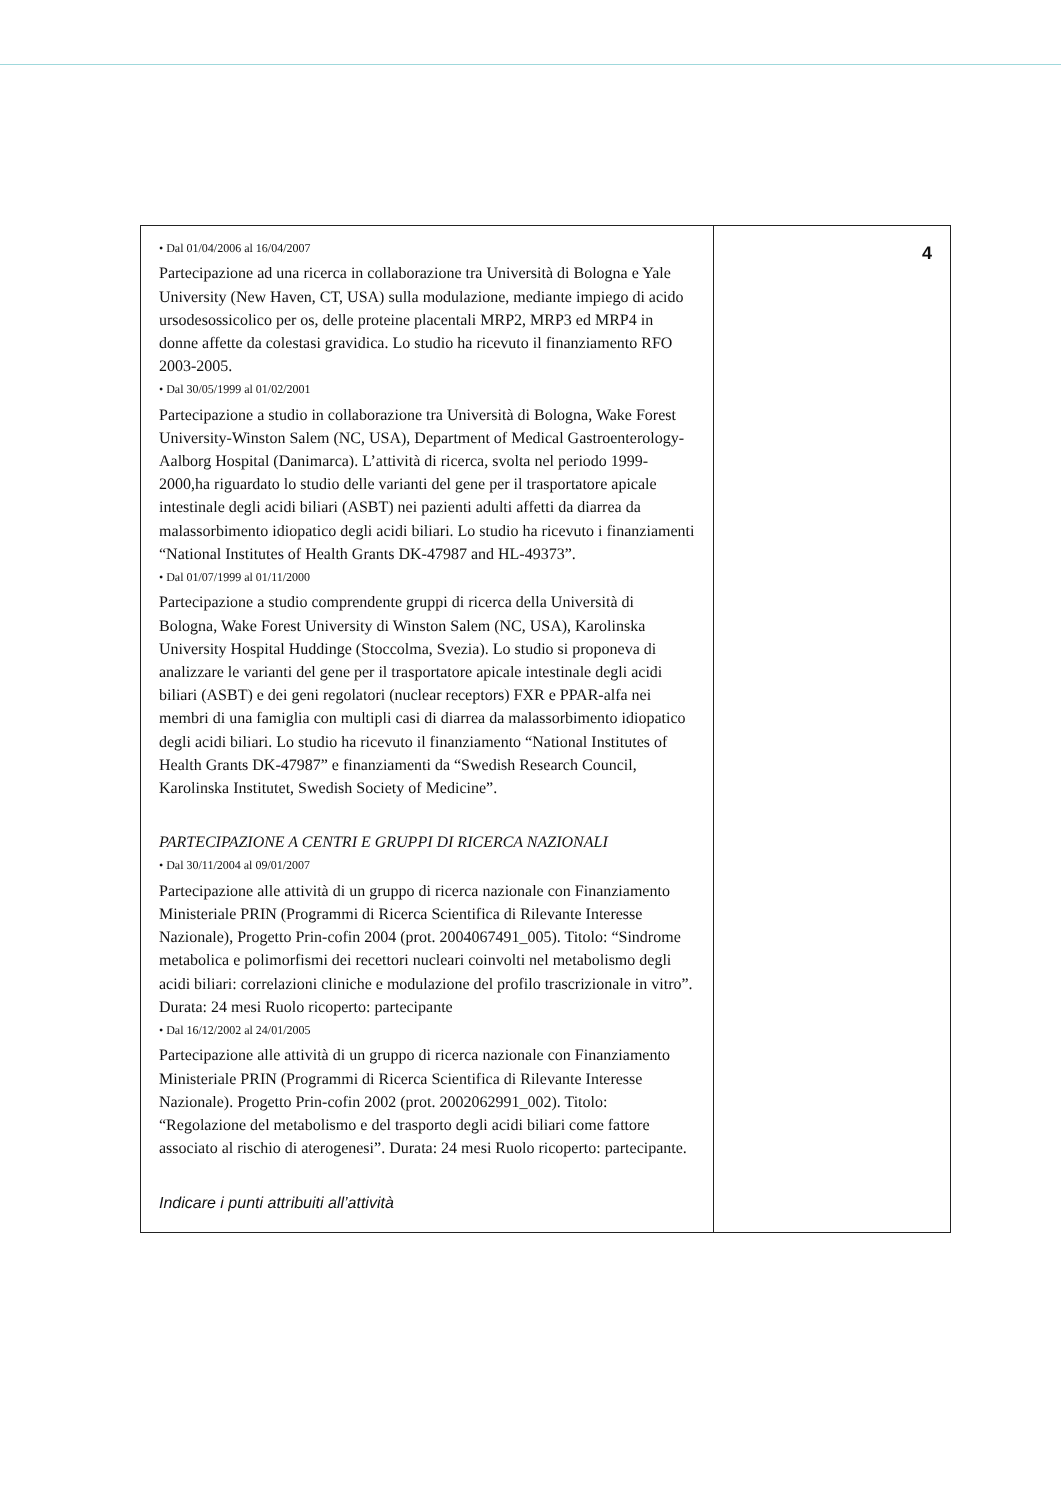| • Dal 01/04/2006 al 16/04/2007 Partecipazione ad una ricerca in collaborazione tra Università di Bologna e Yale University (New Haven, CT, USA) sulla modulazione, mediante impiego di acido ursodesossicolico per os, delle proteine placentali MRP2, MRP3 ed MRP4 in donne affette da colestasi gravidica. Lo studio ha ricevuto il finanziamento RFO 2003-2005. • Dal 30/05/1999 al 01/02/2001 Partecipazione a studio in collaborazione tra Università di Bologna, Wake Forest University-Winston Salem (NC, USA), Department of Medical Gastroenterology- Aalborg Hospital (Danimarca). L’attività di ricerca, svolta nel periodo 1999-2000,ha riguardato lo studio delle varianti del gene per il trasportatore apicale intestinale degli acidi biliari (ASBT) nei pazienti adulti affetti da diarrea da malassorbimento idiopatico degli acidi biliari. Lo studio ha ricevuto i finanziamenti “National Institutes of Health Grants DK-47987 and HL-49373”. • Dal 01/07/1999 al 01/11/2000 Partecipazione a studio comprendente gruppi di ricerca della Università di Bologna, Wake Forest University di Winston Salem (NC, USA), Karolinska University Hospital Huddinge (Stoccolma, Svezia). Lo studio si proponeva di analizzare le varianti del gene per il trasportatore apicale intestinale degli acidi biliari (ASBT) e dei geni regolatori (nuclear receptors) FXR e PPAR-alfa nei membri di una famiglia con multipli casi di diarrea da malassorbimento idiopatico degli acidi biliari. Lo studio ha ricevuto il finanziamento “National Institutes of Health Grants DK-47987” e finanziamenti da “Swedish Research Council, Karolinska Institutet, Swedish Society of Medicine”. PARTECIPAZIONE A CENTRI E GRUPPI DI RICERCA NAZIONALI • Dal 30/11/2004 al 09/01/2007 Partecipazione alle attività di un gruppo di ricerca nazionale con Finanziamento Ministeriale PRIN (Programmi di Ricerca Scientifica di Rilevante Interesse Nazionale), Progetto Prin-cofin 2004 (prot. 2004067491_005). Titolo: “Sindrome metabolica e polimorfismi dei recettori nucleari coinvolti nel metabolismo degli acidi biliari: correlazioni cliniche e modulazione del profilo trascrizionale in vitro”. Durata: 24 mesi Ruolo ricoperto: partecipante • Dal 16/12/2002 al 24/01/2005 Partecipazione alle attività di un gruppo di ricerca nazionale con Finanziamento Ministeriale PRIN (Programmi di Ricerca Scientifica di Rilevante Interesse Nazionale). Progetto Prin-cofin 2002 (prot. 2002062991_002). Titolo: “Regolazione del metabolismo e del trasporto degli acidi biliari come fattore associato al rischio di aterogenesi”. Durata: 24 mesi Ruolo ricoperto: partecipante. Indicare i punti attribuiti all’attività | 4 |